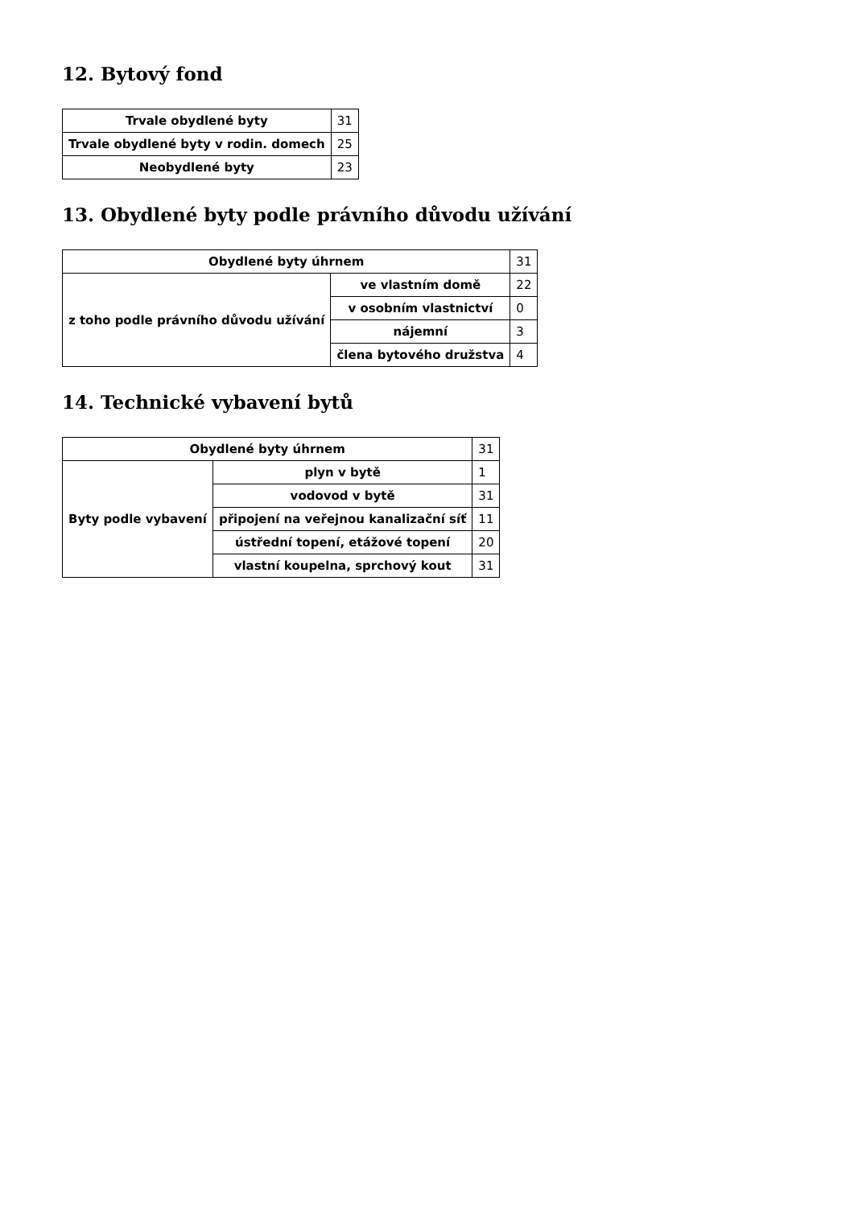12. Bytový fond
| Trvale obydlené byty | 31 |
| Trvale obydlené byty v rodin. domech | 25 |
| Neobydlené byty | 23 |
13. Obydlené byty podle právního důvodu užívání
| Obydlené byty úhrnem | | 31 |
| z toho podle právního důvodu užívání | ve vlastním domě | 22 |
| | v osobním vlastnictví | 0 |
| | nájemní | 3 |
| | člena bytového družstva | 4 |
14. Technické vybavení bytů
| Obydlené byty úhrnem | | 31 |
| Byty podle vybavení | plyn v bytě | 1 |
| | vodovod v bytě | 31 |
| | připojení na veřejnou kanalizační síť | 11 |
| | ústřední topení, etážové topení | 20 |
| | vlastní koupelna, sprchový kout | 31 |